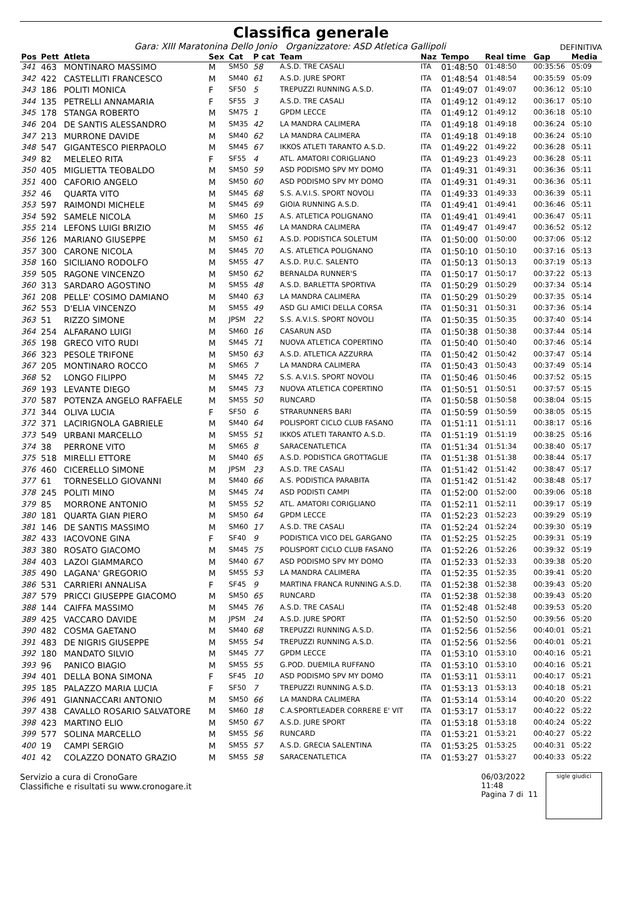Classifica generale
Gara: XIII Maratonina Dello Jonio Organizzatore: ASD Atletica Gallipoli DEFINITIVA
| Pos | Pett | Atleta | Sex | Cat | P cat | Team | Naz | Tempo | Real time | Gap | Media |
| --- | --- | --- | --- | --- | --- | --- | --- | --- | --- | --- | --- |
| 341 | 463 | MONTINARO MASSIMO | M | SM50 | 58 | A.S.D. TRE CASALI | ITA | 01:48:50 | 01:48:50 | 00:35:56 | 05:09 |
| 342 | 422 | CASTELLITI FRANCESCO | M | SM40 | 61 | A.S.D. JURE SPORT | ITA | 01:48:54 | 01:48:54 | 00:35:59 | 05:09 |
| 343 | 186 | POLITI MONICA | F | SF50 | 5 | TREPUZZI RUNNING A.S.D. | ITA | 01:49:07 | 01:49:07 | 00:36:12 | 05:10 |
| 344 | 135 | PETRELLI ANNAMARIA | F | SF55 | 3 | A.S.D. TRE CASALI | ITA | 01:49:12 | 01:49:12 | 00:36:17 | 05:10 |
| 345 | 178 | STANGA ROBERTO | M | SM75 | 1 | GPDM LECCE | ITA | 01:49:12 | 01:49:12 | 00:36:18 | 05:10 |
| 346 | 204 | DE SANTIS ALESSANDRO | M | SM35 | 42 | LA MANDRA CALIMERA | ITA | 01:49:18 | 01:49:18 | 00:36:24 | 05:10 |
| 347 | 213 | MURRONE DAVIDE | M | SM40 | 62 | LA MANDRA CALIMERA | ITA | 01:49:18 | 01:49:18 | 00:36:24 | 05:10 |
| 348 | 547 | GIGANTESCO PIERPAOLO | M | SM45 | 67 | IKKOS ATLETI TARANTO A.S.D. | ITA | 01:49:22 | 01:49:22 | 00:36:28 | 05:11 |
| 349 | 82 | MELELEO RITA | F | SF55 | 4 | ATL. AMATORI CORIGLIANO | ITA | 01:49:23 | 01:49:23 | 00:36:28 | 05:11 |
| 350 | 405 | MIGLIETTA TEOBALDO | M | SM50 | 59 | ASD PODISMO SPV MY DOMO | ITA | 01:49:31 | 01:49:31 | 00:36:36 | 05:11 |
| 351 | 400 | CAFORIO ANGELO | M | SM50 | 60 | ASD PODISMO SPV MY DOMO | ITA | 01:49:31 | 01:49:31 | 00:36:36 | 05:11 |
| 352 | 46 | QUARTA VITO | M | SM45 | 68 | S.S. A.V.I.S. SPORT NOVOLI | ITA | 01:49:33 | 01:49:33 | 00:36:39 | 05:11 |
| 353 | 597 | RAIMONDI MICHELE | M | SM45 | 69 | GIOIA RUNNING A.S.D. | ITA | 01:49:41 | 01:49:41 | 00:36:46 | 05:11 |
| 354 | 592 | SAMELE NICOLA | M | SM60 | 15 | A.S. ATLETICA POLIGNANO | ITA | 01:49:41 | 01:49:41 | 00:36:47 | 05:11 |
| 355 | 214 | LEFONS LUIGI BRIZIO | M | SM55 | 46 | LA MANDRA CALIMERA | ITA | 01:49:47 | 01:49:47 | 00:36:52 | 05:12 |
| 356 | 126 | MARIANO GIUSEPPE | M | SM50 | 61 | A.S.D. PODISTICA SOLETUM | ITA | 01:50:00 | 01:50:00 | 00:37:06 | 05:12 |
| 357 | 300 | CARONE NICOLA | M | SM45 | 70 | A.S. ATLETICA POLIGNANO | ITA | 01:50:10 | 01:50:10 | 00:37:16 | 05:13 |
| 358 | 160 | SICILIANO RODOLFO | M | SM55 | 47 | A.S.D. P.U.C. SALENTO | ITA | 01:50:13 | 01:50:13 | 00:37:19 | 05:13 |
| 359 | 505 | RAGONE VINCENZO | M | SM50 | 62 | BERNALDA RUNNER'S | ITA | 01:50:17 | 01:50:17 | 00:37:22 | 05:13 |
| 360 | 313 | SARDARO AGOSTINO | M | SM55 | 48 | A.S.D. BARLETTA SPORTIVA | ITA | 01:50:29 | 01:50:29 | 00:37:34 | 05:14 |
| 361 | 208 | PELLE' COSIMO DAMIANO | M | SM40 | 63 | LA MANDRA CALIMERA | ITA | 01:50:29 | 01:50:29 | 00:37:35 | 05:14 |
| 362 | 553 | D'ELIA VINCENZO | M | SM55 | 49 | ASD GLI AMICI DELLA CORSA | ITA | 01:50:31 | 01:50:31 | 00:37:36 | 05:14 |
| 363 | 51 | RIZZO SIMONE | M | JPSM | 22 | S.S. A.V.I.S. SPORT NOVOLI | ITA | 01:50:35 | 01:50:35 | 00:37:40 | 05:14 |
| 364 | 254 | ALFARANO LUIGI | M | SM60 | 16 | CASARUN ASD | ITA | 01:50:38 | 01:50:38 | 00:37:44 | 05:14 |
| 365 | 198 | GRECO VITO RUDI | M | SM45 | 71 | NUOVA ATLETICA COPERTINO | ITA | 01:50:40 | 01:50:40 | 00:37:46 | 05:14 |
| 366 | 323 | PESOLE TRIFONE | M | SM50 | 63 | A.S.D. ATLETICA AZZURRA | ITA | 01:50:42 | 01:50:42 | 00:37:47 | 05:14 |
| 367 | 205 | MONTINARO ROCCO | M | SM65 | 7 | LA MANDRA CALIMERA | ITA | 01:50:43 | 01:50:43 | 00:37:49 | 05:14 |
| 368 | 52 | LONGO FILIPPO | M | SM45 | 72 | S.S. A.V.I.S. SPORT NOVOLI | ITA | 01:50:46 | 01:50:46 | 00:37:52 | 05:15 |
| 369 | 193 | LEVANTE DIEGO | M | SM45 | 73 | NUOVA ATLETICA COPERTINO | ITA | 01:50:51 | 01:50:51 | 00:37:57 | 05:15 |
| 370 | 587 | POTENZA ANGELO RAFFAELE | M | SM55 | 50 | RUNCARD | ITA | 01:50:58 | 01:50:58 | 00:38:04 | 05:15 |
| 371 | 344 | OLIVA LUCIA | F | SF50 | 6 | STRARUNNERS BARI | ITA | 01:50:59 | 01:50:59 | 00:38:05 | 05:15 |
| 372 | 371 | LACIRIGNOLA GABRIELE | M | SM40 | 64 | POLISPORT CICLO CLUB FASANO | ITA | 01:51:11 | 01:51:11 | 00:38:17 | 05:16 |
| 373 | 549 | URBANI MARCELLO | M | SM55 | 51 | IKKOS ATLETI TARANTO A.S.D. | ITA | 01:51:19 | 01:51:19 | 00:38:25 | 05:16 |
| 374 | 38 | PERRONE VITO | M | SM65 | 8 | SARACENATLETICA | ITA | 01:51:34 | 01:51:34 | 00:38:40 | 05:17 |
| 375 | 518 | MIRELLI ETTORE | M | SM40 | 65 | A.S.D. PODISTICA GROTTAGLIE | ITA | 01:51:38 | 01:51:38 | 00:38:44 | 05:17 |
| 376 | 460 | CICERELLO SIMONE | M | JPSM | 23 | A.S.D. TRE CASALI | ITA | 01:51:42 | 01:51:42 | 00:38:47 | 05:17 |
| 377 | 61 | TORNESELLO GIOVANNI | M | SM40 | 66 | A.S. PODISTICA PARABITA | ITA | 01:51:42 | 01:51:42 | 00:38:48 | 05:17 |
| 378 | 245 | POLITI MINO | M | SM45 | 74 | ASD PODISTI CAMPI | ITA | 01:52:00 | 01:52:00 | 00:39:06 | 05:18 |
| 379 | 85 | MORRONE ANTONIO | M | SM55 | 52 | ATL. AMATORI CORIGLIANO | ITA | 01:52:11 | 01:52:11 | 00:39:17 | 05:19 |
| 380 | 181 | QUARTA GIAN PIERO | M | SM50 | 64 | GPDM LECCE | ITA | 01:52:23 | 01:52:23 | 00:39:29 | 05:19 |
| 381 | 146 | DE SANTIS MASSIMO | M | SM60 | 17 | A.S.D. TRE CASALI | ITA | 01:52:24 | 01:52:24 | 00:39:30 | 05:19 |
| 382 | 433 | IACOVONE GINA | F | SF40 | 9 | PODISTICA VICO DEL GARGANO | ITA | 01:52:25 | 01:52:25 | 00:39:31 | 05:19 |
| 383 | 380 | ROSATO GIACOMO | M | SM45 | 75 | POLISPORT CICLO CLUB FASANO | ITA | 01:52:26 | 01:52:26 | 00:39:32 | 05:19 |
| 384 | 403 | LAZOI GIAMMARCO | M | SM40 | 67 | ASD PODISMO SPV MY DOMO | ITA | 01:52:33 | 01:52:33 | 00:39:38 | 05:20 |
| 385 | 490 | LAGANA' GREGORIO | M | SM55 | 53 | LA MANDRA CALIMERA | ITA | 01:52:35 | 01:52:35 | 00:39:41 | 05:20 |
| 386 | 531 | CARRIERI ANNALISA | F | SF45 | 9 | MARTINA FRANCA RUNNING A.S.D. | ITA | 01:52:38 | 01:52:38 | 00:39:43 | 05:20 |
| 387 | 579 | PRICCI GIUSEPPE GIACOMO | M | SM50 | 65 | RUNCARD | ITA | 01:52:38 | 01:52:38 | 00:39:43 | 05:20 |
| 388 | 144 | CAIFFA MASSIMO | M | SM45 | 76 | A.S.D. TRE CASALI | ITA | 01:52:48 | 01:52:48 | 00:39:53 | 05:20 |
| 389 | 425 | VACCARO DAVIDE | M | JPSM | 24 | A.S.D. JURE SPORT | ITA | 01:52:50 | 01:52:50 | 00:39:56 | 05:20 |
| 390 | 482 | COSMA GAETANO | M | SM40 | 68 | TREPUZZI RUNNING A.S.D. | ITA | 01:52:56 | 01:52:56 | 00:40:01 | 05:21 |
| 391 | 483 | DE NIGRIS GIUSEPPE | M | SM55 | 54 | TREPUZZI RUNNING A.S.D. | ITA | 01:52:56 | 01:52:56 | 00:40:01 | 05:21 |
| 392 | 180 | MANDATO SILVIO | M | SM45 | 77 | GPDM LECCE | ITA | 01:53:10 | 01:53:10 | 00:40:16 | 05:21 |
| 393 | 96 | PANICO BIAGIO | M | SM55 | 55 | G.POD. DUEMILA RUFFANO | ITA | 01:53:10 | 01:53:10 | 00:40:16 | 05:21 |
| 394 | 401 | DELLA BONA SIMONA | F | SF45 | 10 | ASD PODISMO SPV MY DOMO | ITA | 01:53:11 | 01:53:11 | 00:40:17 | 05:21 |
| 395 | 185 | PALAZZO MARIA LUCIA | F | SF50 | 7 | TREPUZZI RUNNING A.S.D. | ITA | 01:53:13 | 01:53:13 | 00:40:18 | 05:21 |
| 396 | 491 | GIANNACCARI ANTONIO | M | SM50 | 66 | LA MANDRA CALIMERA | ITA | 01:53:14 | 01:53:14 | 00:40:20 | 05:22 |
| 397 | 438 | CAVALLO ROSARIO SALVATORE | M | SM60 | 18 | C.A.SPORTLEADER CORRERE E' VIT | ITA | 01:53:17 | 01:53:17 | 00:40:22 | 05:22 |
| 398 | 423 | MARTINO ELIO | M | SM50 | 67 | A.S.D. JURE SPORT | ITA | 01:53:18 | 01:53:18 | 00:40:24 | 05:22 |
| 399 | 577 | SOLINA MARCELLO | M | SM55 | 56 | RUNCARD | ITA | 01:53:21 | 01:53:21 | 00:40:27 | 05:22 |
| 400 | 19 | CAMPI SERGIO | M | SM55 | 57 | A.S.D. GRECIA SALENTINA | ITA | 01:53:25 | 01:53:25 | 00:40:31 | 05:22 |
| 401 | 42 | COLAZZO DONATO GRAZIO | M | SM55 | 58 | SARACENATLETICA | ITA | 01:53:27 | 01:53:27 | 00:40:33 | 05:22 |
Servizio a cura di CronoGare
Classifiche e risultati su www.cronogare.it
06/03/2022 11:48
Pagina 7 di 11
sigle giudici